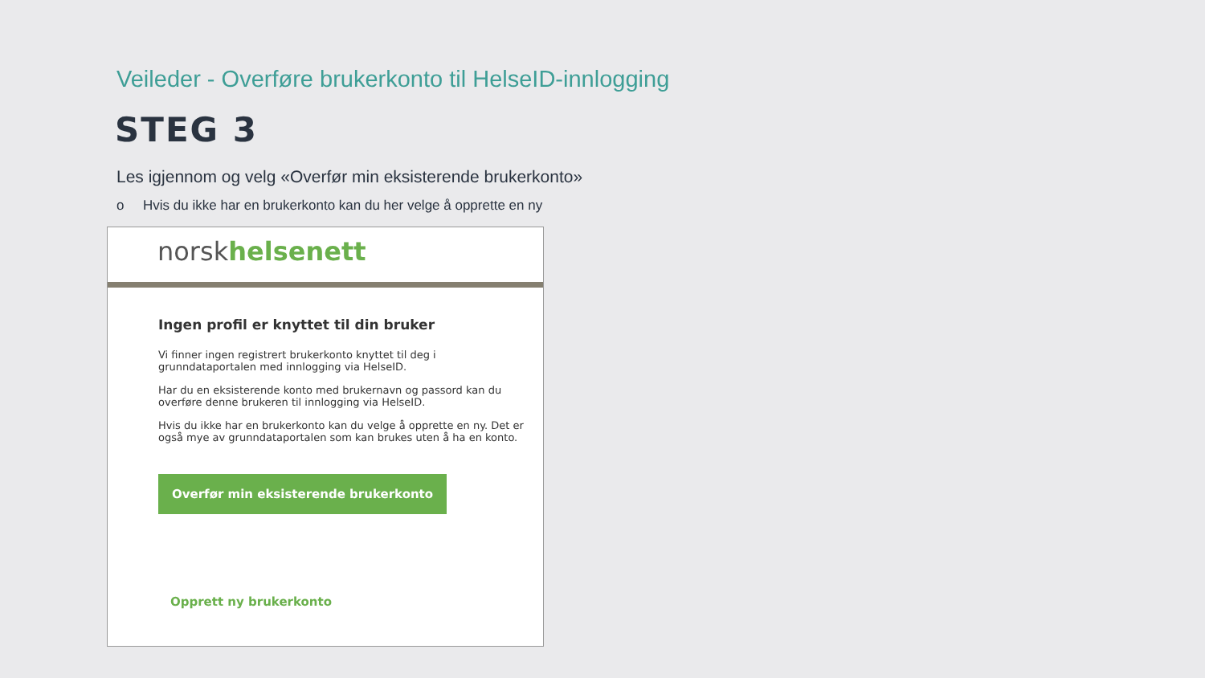Veileder - Overføre brukerkonto til HelseID-innlogging
STEG 3
Les igjennom og velg «Overfør min eksisterende brukerkonto»
o Hvis du ikke har en brukerkonto kan du her velge å opprette en ny
norskhelsenett
Ingen profil er knyttet til din bruker
Vi finner ingen registrert brukerkonto knyttet til deg i
grunndataportalen med innlogging via HelseID.
Har du en eksisterende konto med brukernavn og passord kan du
overføre denne brukeren til innlogging via HelseID.
Hvis du ikke har en brukerkonto kan du velge å opprette en ny. Det er
også mye av grunndataportalen som kan brukes uten å ha en konto.
Overfør min eksisterende brukerkonto
Opprett ny brukerkonto